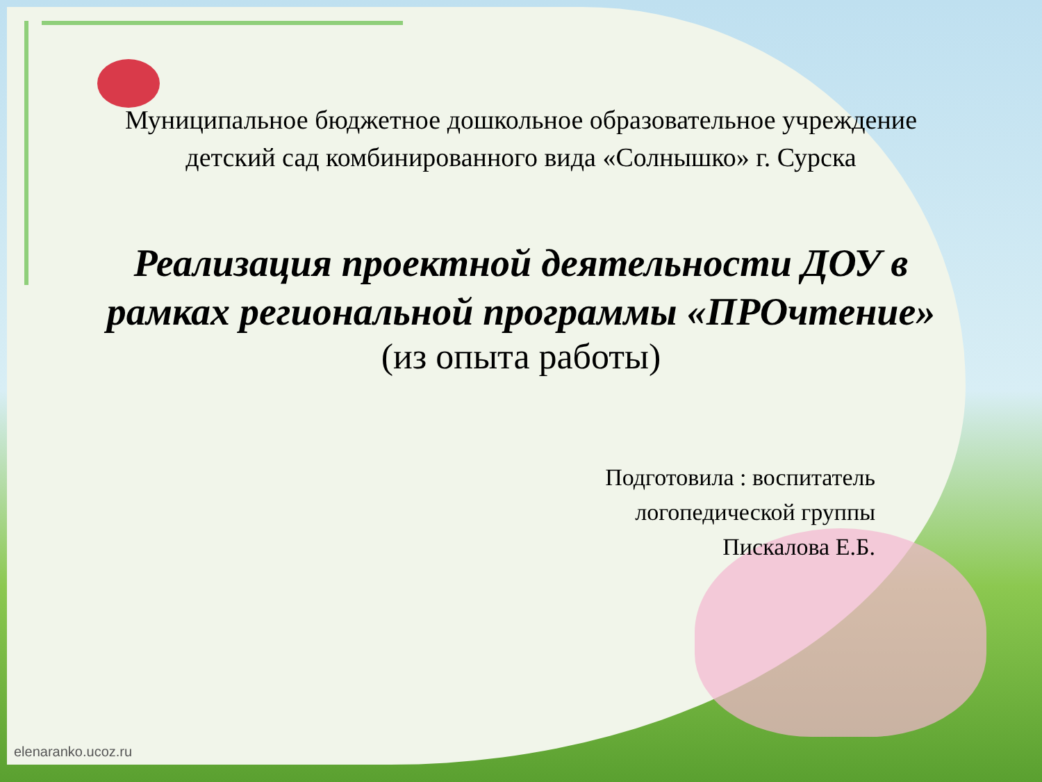Муниципальное бюджетное дошкольное образовательное учреждение детский сад комбинированного вида «Солнышко» г. Сурска
Реализация проектной деятельности ДОУ в рамках региональной программы «ПРОчтение»
(из опыта работы)
Подготовила : воспитатель
логопедической группы
Пискалова Е.Б.
elenaranko.ucoz.ru